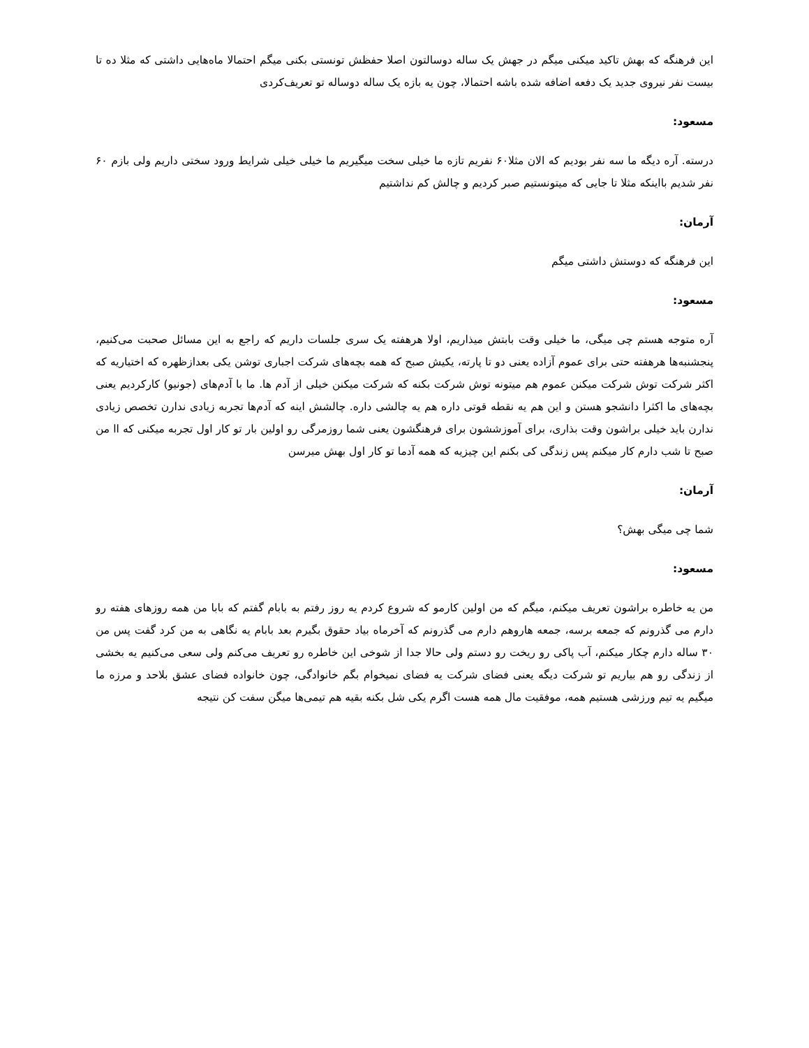این فرهنگه که بهش تاکید میکنی میگم در جهش یک ساله دوسالتون اصلا حفظش تونستی بکنی میگم احتمالا ماه‌هایی داشتی که مثلا ده تا بیست نفر نیروی جدید یک دفعه اضافه شده باشه احتمالا، چون یه بازه یک ساله دوساله تو تعریف‌کردی
مسعود:
درسته. آره دیگه ما سه نفر بودیم که الان مثلا۶۰ نفریم تازه ما خیلی سخت میگیریم ما خیلی خیلی شرایط ورود سختی داریم ولی بازم ۶۰ نفر شدیم بااینکه مثلا تا جایی که میتونستیم صبر کردیم و چالش کم نداشتیم
آرمان:
این فرهنگه که دوستش داشتی میگم
مسعود:
آره متوجه هستم چی میگی، ما خیلی وقت بابتش میذاریم، اولا هرهفته یک سری جلسات داریم که راجع به این مسائل صحبت می‌کنیم، پنجشنبه‌ها هرهفته حتی برای عموم آزاده یعنی دو تا پارته، یکیش صبح که همه بچه‌های شرکت اجباری توشن یکی بعدازظهره که اختیاریه که اکثر شرکت توش شرکت میکنن عموم هم میتونه توش شرکت بکنه که شرکت میکنن خیلی از آدم ها. ما با آدم‌های (جونیو) کارکردیم یعنی بچه‌های ما اکثرا دانشجو هستن و این هم یه نقطه قوتی داره هم یه چالشی داره. چالشش اینه که آدم‌ها تجربه زیادی ندارن تخصص زیادی ندارن باید خیلی براشون وقت بذاری، برای آموزششون برای فرهنگشون یعنی شما روزمرگی رو اولین بار تو کار اول تجربه میکنی که اا من صبح تا شب دارم کار میکنم پس زندگی کی بکنم این چیزیه که همه آدما تو کار اول بهش میرسن
آرمان:
شما چی میگی بهش؟
مسعود:
من یه خاطره براشون تعریف میکنم، میگم که من اولین کارمو که شروع کردم یه روز رفتم به بابام گفتم که بابا من همه روزهای هفته رو دارم می گذرونم که جمعه برسه، جمعه هاروهم دارم می گذرونم که آخرماه بیاد حقوق بگیرم بعد بابام یه نگاهی به من کرد گفت پس من ۳۰ ساله دارم چکار میکنم، آب پاکی رو ریخت رو دستم ولی حالا جدا از شوخی این خاطره رو تعریف می‌کنم ولی سعی می‌کنیم یه بخشی از زندگی رو هم بیاریم تو شرکت دیگه یعنی فضای شرکت یه فضای نمیخوام بگم خانوادگی، چون خانواده فضای عشق بلاحد و مرزه ما میگیم یه تیم ورزشی هستیم همه، موفقیت مال همه هست اگرم یکی شل بکنه بقیه هم تیمی‌ها میگن سفت کن نتیجه